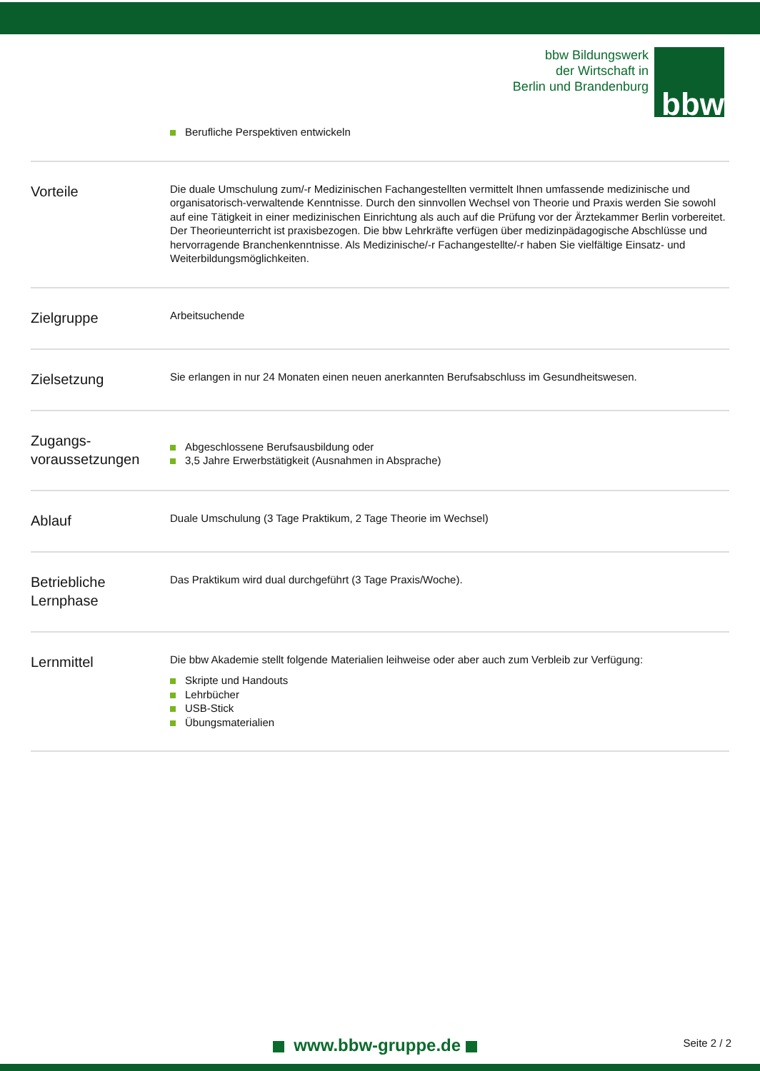bbw Bildungswerk
der Wirtschaft in
Berlin und Brandenburg
bbw
Berufliche Perspektiven entwickeln
Vorteile
Die duale Umschulung zum/-r Medizinischen Fachangestellten vermittelt Ihnen umfassende medizinische und organisatorisch-verwaltende Kenntnisse. Durch den sinnvollen Wechsel von Theorie und Praxis werden Sie sowohl auf eine Tätigkeit in einer medizinischen Einrichtung als auch auf die Prüfung vor der Ärztekammer Berlin vorbereitet. Der Theorieunterricht ist praxisbezogen. Die bbw Lehrkräfte verfügen über medizinpädagogische Abschlüsse und hervorragende Branchenkenntnisse. Als Medizinische/-r Fachangestellte/-r haben Sie vielfältige Einsatz- und Weiterbildungsmöglichkeiten.
Zielgruppe
Arbeitsuchende
Zielsetzung
Sie erlangen in nur 24 Monaten einen neuen anerkannten Berufsabschluss im Gesundheitswesen.
Zugangs-
voraussetzungen
Abgeschlossene Berufsausbildung oder
3,5 Jahre Erwerbstätigkeit (Ausnahmen in Absprache)
Ablauf
Duale Umschulung (3 Tage Praktikum, 2 Tage Theorie im Wechsel)
Betriebliche
Lernphase
Das Praktikum wird dual durchgeführt (3 Tage Praxis/Woche).
Lernmittel
Die bbw Akademie stellt folgende Materialien leihweise oder aber auch zum Verbleib zur Verfügung:
Skripte und Handouts
Lehrbücher
USB-Stick
Übungsmaterialien
www.bbw-gruppe.de Seite 2 / 2